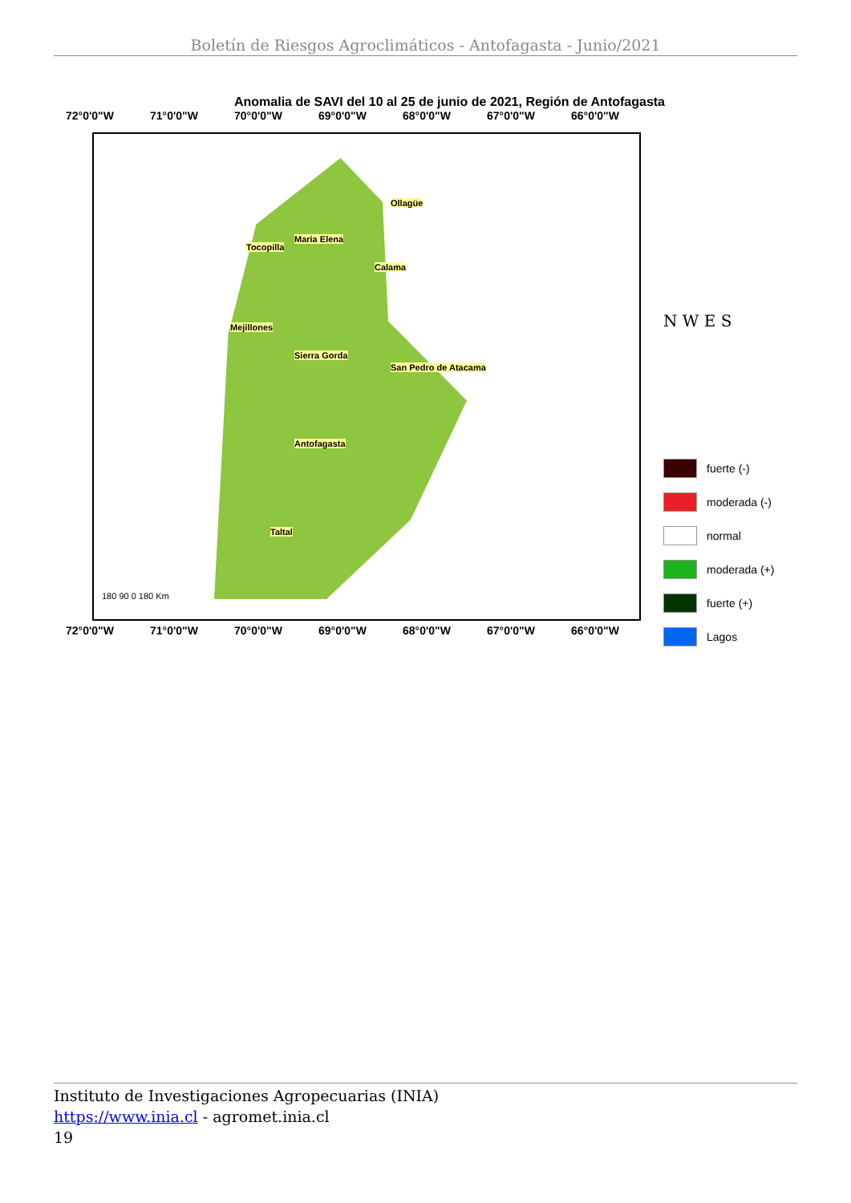Boletín de Riesgos Agroclimáticos - Antofagasta - Junio/2021
Anomalia de SAVI del 10 al 25 de junio de 2021, Región de Antofagasta
72°0'0"W 71°0'0"W 70°0'0"W 69°0'0"W 68°0'0"W 67°0'0"W 66°0'0"W
Ollagüe
Maria Elena
Tocopilla
Calama
Mejillones
Sierra Gorda
San Pedro de Atacama
Antofagasta
Taltal
180 90 0 180 Km
N W E S
fuerte (-)
moderada (-)
normal
moderada (+)
fuerte (+)
Lagos
72°0'0"W 71°0'0"W 70°0'0"W 69°0'0"W 68°0'0"W 67°0'0"W 66°0'0"W
Instituto de Investigaciones Agropecuarias (INIA)
https://www.inia.cl - agromet.inia.cl
19